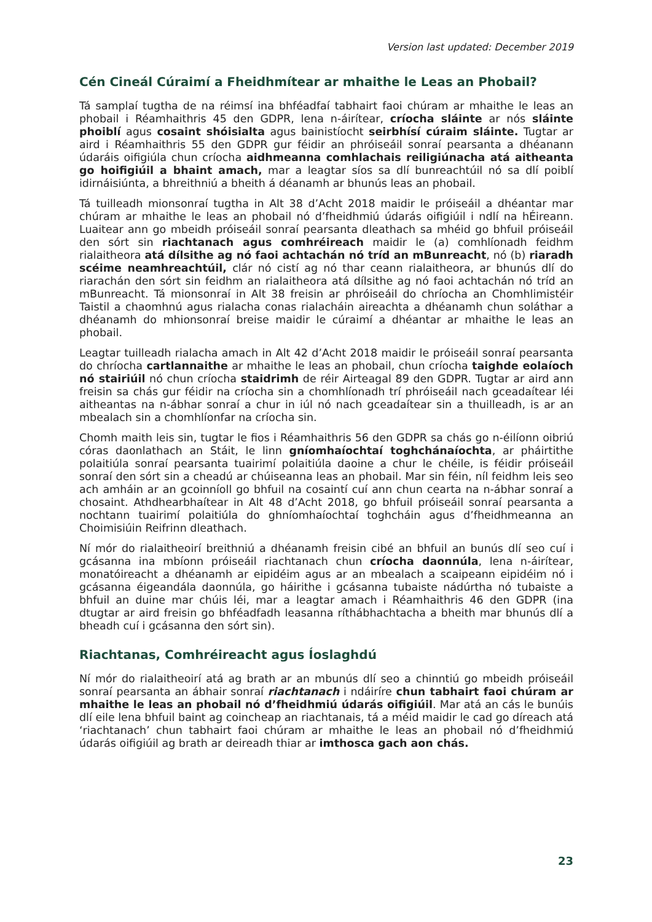Version last updated: December 2019
Cén Cineál Cúraimí a Fheidhmítear ar mhaithe le Leas an Phobail?
Tá samplaí tugtha de na réimsí ina bhféadfaí tabhairt faoi chúram ar mhaithe le leas an phobail i Réamhaithris 45 den GDPR, lena n-áirítear, críocha sláinte ar nós sláinte phoiblí agus cosaint shóisialta agus bainistíocht seirbhísí cúraim sláinte. Tugtar ar aird i Réamhaithris 55 den GDPR gur féidir an phróiseáil sonraí pearsanta a dhéanann údaráis oifigiúla chun críocha aidhmeanna comhlachais reiligiúnacha atá aitheanta go hoifigiúil a bhaint amach, mar a leagtar síos sa dlí bunreachtúil nó sa dlí poiblí idirnáisiúnta, a bhreithniú a bheith á déanamh ar bhunús leas an phobail.
Tá tuilleadh mionsonraí tugtha in Alt 38 d’Acht 2018 maidir le próiseáil a dhéantar mar chúram ar mhaithe le leas an phobail nó d’fheidhmiú údarás oifigiúil i ndlí na hÉireann. Luaitear ann go mbeidh próiseáil sonraí pearsanta dleathach sa mhéid go bhfuil próiseáil den sórt sin riachtanach agus comhréireach maidir le (a) comhlíonadh feidhm rialaitheora atá dílsithe ag nó faoi achtachán nó tríd an mBunreacht, nó (b) riaradh scéime neamhreachtúil, clár nó cistí ag nó thar ceann rialaitheora, ar bhunús dlí do riarachán den sórt sin feidhm an rialaitheora atá dílsithe ag nó faoi achtachán nó tríd an mBunreacht. Tá mionsonraí in Alt 38 freisin ar phróiseáil do chríocha an Chomhlimistéir Taistil a chaomhnú agus rialacha conas rialacháin aireachta a dhéanamh chun soláthar a dhéanamh do mhionsonraí breise maidir le cúraimí a dhéantar ar mhaithe le leas an phobail.
Leagtar tuilleadh rialacha amach in Alt 42 d’Acht 2018 maidir le próiseáil sonraí pearsanta do chríocha cartlannaithe ar mhaithe le leas an phobail, chun críocha taighde eolaíoch nó stairiúil nó chun críocha staidrimh de réir Airteagal 89 den GDPR. Tugtar ar aird ann freisin sa chás gur féidir na críocha sin a chomhlíonadh trí phróiseáil nach gceadaítear léi aitheantas na n-ábhar sonraí a chur in iúl nó nach gceadaítear sin a thuilleadh, is ar an mbealach sin a chomhlíonfar na críocha sin.
Chomh maith leis sin, tugtar le fios i Réamhaithris 56 den GDPR sa chás go n-éilíonn oibriú córas daonlathach an Stáit, le linn gníomhaíochtaí toghchánaíochta, ar pháirtithe polaitiúla sonraí pearsanta tuairimí polaitiúla daoine a chur le chéile, is féidir próiseáil sonraí den sórt sin a cheadú ar chúiseanna leas an phobail. Mar sin féin, níl feidhm leis seo ach amháin ar an gcoinníoll go bhfuil na cosaintí cuí ann chun cearta na n-ábhar sonraí a chosaint. Athdhearbhaítear in Alt 48 d’Acht 2018, go bhfuil próiseáil sonraí pearsanta a nochtann tuairimí polaitiúla do ghníomhaíochtaí toghcháin agus d’fheidhmeanna an Choimisiúin Reifrinn dleathach.
Ní mór do rialaitheoirí breithniú a dhéanamh freisin cibé an bhfuil an bunús dlí seo cuí i gcásanna ina mbíonn próiseáil riachtanach chun críocha daonnúla, lena n-áirítear, monatóireacht a dhéanamh ar eipidéim agus ar an mbealach a scaipeann eipidéim nó i gcásanna éigeandála daonnúla, go háirithe i gcásanna tubaiste nádúrtha nó tubaiste a bhfuil an duine mar chúis léi, mar a leagtar amach i Réamhaithris 46 den GDPR (ina dtugtar ar aird freisin go bhféadfadh leasanna ríthábhachtacha a bheith mar bhunús dlí a bheadh cuí i gcásanna den sórt sin).
Riachtanas, Comhréireacht agus Íoslaghdú
Ní mór do rialaitheoirí atá ag brath ar an mbunús dlí seo a chinntiú go mbeidh próiseáil sonraí pearsanta an ábhair sonraí riachtanach i ndáiríre chun tabhairt faoi chúram ar mhaithe le leas an phobail nó d’fheidhmiú údarás oifigiúil. Mar atá an cás le bunúis dlí eile lena bhfuil baint ag coincheap an riachtanais, tá a méid maidir le cad go díreach atá ‘riachtanach’ chun tabhairt faoi chúram ar mhaithe le leas an phobail nó d’fheidhmiú údarás oifigiúil ag brath ar deireadh thiar ar imthosca gach aon chás.
23